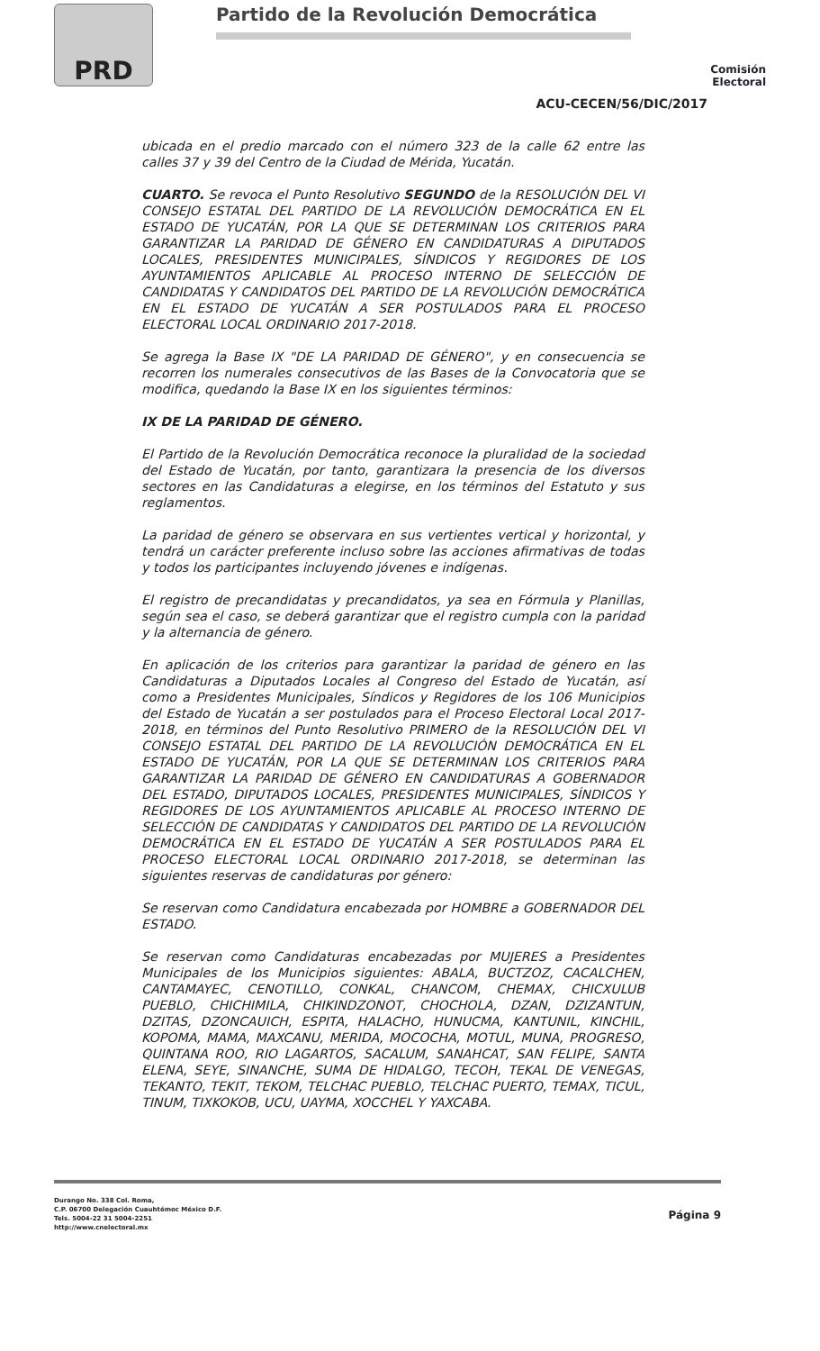PRD
Partido de la Revolución Democrática
Comisión Electoral
ACU-CECEN/56/DIC/2017
ubicada en el predio marcado con el número 323 de la calle 62 entre las calles 37 y 39 del Centro de la Ciudad de Mérida, Yucatán.
CUARTO. Se revoca el Punto Resolutivo SEGUNDO de la RESOLUCIÓN DEL VI CONSEJO ESTATAL DEL PARTIDO DE LA REVOLUCIÓN DEMOCRÁTICA EN EL ESTADO DE YUCATÁN, POR LA QUE SE DETERMINAN LOS CRITERIOS PARA GARANTIZAR LA PARIDAD DE GÉNERO EN CANDIDATURAS A DIPUTADOS LOCALES, PRESIDENTES MUNICIPALES, SÍNDICOS Y REGIDORES DE LOS AYUNTAMIENTOS APLICABLE AL PROCESO INTERNO DE SELECCIÓN DE CANDIDATAS Y CANDIDATOS DEL PARTIDO DE LA REVOLUCIÓN DEMOCRÁTICA EN EL ESTADO DE YUCATÁN A SER POSTULADOS PARA EL PROCESO ELECTORAL LOCAL ORDINARIO 2017-2018.
Se agrega la Base IX "DE LA PARIDAD DE GÉNERO", y en consecuencia se recorren los numerales consecutivos de las Bases de la Convocatoria que se modifica, quedando la Base IX en los siguientes términos:
IX DE LA PARIDAD DE GÉNERO.
El Partido de la Revolución Democrática reconoce la pluralidad de la sociedad del Estado de Yucatán, por tanto, garantizara la presencia de los diversos sectores en las Candidaturas a elegirse, en los términos del Estatuto y sus reglamentos.
La paridad de género se observara en sus vertientes vertical y horizontal, y tendrá un carácter preferente incluso sobre las acciones afirmativas de todas y todos los participantes incluyendo jóvenes e indígenas.
El registro de precandidatas y precandidatos, ya sea en Fórmula y Planillas, según sea el caso, se deberá garantizar que el registro cumpla con la paridad y la alternancia de género.
En aplicación de los criterios para garantizar la paridad de género en las Candidaturas a Diputados Locales al Congreso del Estado de Yucatán, así como a Presidentes Municipales, Síndicos y Regidores de los 106 Municipios del Estado de Yucatán a ser postulados para el Proceso Electoral Local 2017-2018, en términos del Punto Resolutivo PRIMERO de la RESOLUCIÓN DEL VI CONSEJO ESTATAL DEL PARTIDO DE LA REVOLUCIÓN DEMOCRÁTICA EN EL ESTADO DE YUCATÁN, POR LA QUE SE DETERMINAN LOS CRITERIOS PARA GARANTIZAR LA PARIDAD DE GÉNERO EN CANDIDATURAS A GOBERNADOR DEL ESTADO, DIPUTADOS LOCALES, PRESIDENTES MUNICIPALES, SÍNDICOS Y REGIDORES DE LOS AYUNTAMIENTOS APLICABLE AL PROCESO INTERNO DE SELECCIÓN DE CANDIDATAS Y CANDIDATOS DEL PARTIDO DE LA REVOLUCIÓN DEMOCRÁTICA EN EL ESTADO DE YUCATÁN A SER POSTULADOS PARA EL PROCESO ELECTORAL LOCAL ORDINARIO 2017-2018, se determinan las siguientes reservas de candidaturas por género:
Se reservan como Candidatura encabezada por HOMBRE a GOBERNADOR DEL ESTADO.
Se reservan como Candidaturas encabezadas por MUJERES a Presidentes Municipales de los Municipios siguientes: ABALA, BUCTZOZ, CACALCHEN, CANTAMAYEC, CENOTILLO, CONKAL, CHANCOM, CHEMAX, CHICXULUB PUEBLO, CHICHIMILA, CHIKINDZONOT, CHOCHOLA, DZAN, DZIZANTUN, DZITAS, DZONCAUICH, ESPITA, HALACHO, HUNUCMA, KANTUNIL, KINCHIL, KOPOMA, MAMA, MAXCANU, MERIDA, MOCOCHA, MOTUL, MUNA, PROGRESO, QUINTANA ROO, RIO LAGARTOS, SACALUM, SANAHCAT, SAN FELIPE, SANTA ELENA, SEYE, SINANCHE, SUMA DE HIDALGO, TECOH, TEKAL DE VENEGAS, TEKANTO, TEKIT, TEKOM, TELCHAC PUEBLO, TELCHAC PUERTO, TEMAX, TICUL, TINUM, TIXKOKOB, UCU, UAYMA, XOCCHEL Y YAXCABA.
Durango No. 338 Col. Roma,
C.P. 06700 Delegación Cuauhtémoc México D.F.
Tels. 5004-22 31 5004-2251
http://www.cnelectoral.mx
Página 9